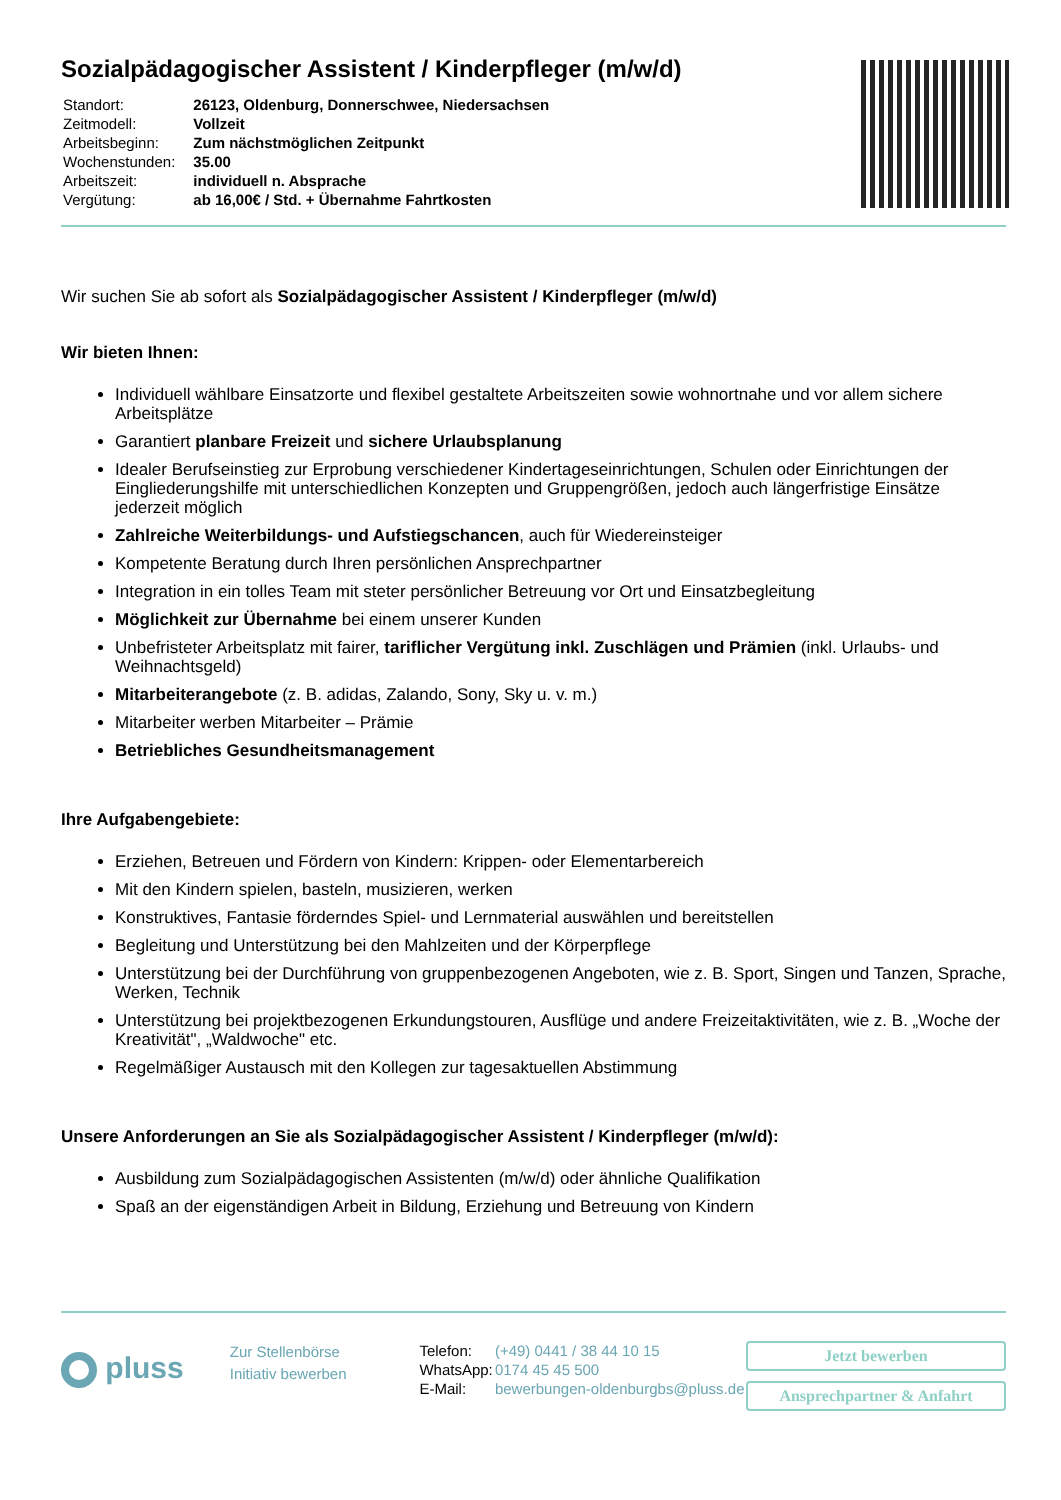Sozialpädagogischer Assistent / Kinderpfleger (m/w/d)
| Standort: | 26123, Oldenburg, Donnerschwee, Niedersachsen |
| Zeitmodell: | Vollzeit |
| Arbeitsbeginn: | Zum nächstmöglichen Zeitpunkt |
| Wochenstunden: | 35.00 |
| Arbeitszeit: | individuell n. Absprache |
| Vergütung: | ab 16,00€ / Std. + Übernahme Fahrtkosten |
Wir suchen Sie ab sofort als Sozialpädagogischer Assistent / Kinderpfleger (m/w/d)
Wir bieten Ihnen:
Individuell wählbare Einsatzorte und flexibel gestaltete Arbeitszeiten sowie wohnortnahe und vor allem sichere Arbeitsplätze
Garantiert planbare Freizeit und sichere Urlaubsplanung
Idealer Berufseinstieg zur Erprobung verschiedener Kindertageseinrichtungen, Schulen oder Einrichtungen der Eingliederungshilfe mit unterschiedlichen Konzepten und Gruppengrößen, jedoch auch längerfristige Einsätze jederzeit möglich
Zahlreiche Weiterbildungs- und Aufstiegschancen, auch für Wiedereinsteiger
Kompetente Beratung durch Ihren persönlichen Ansprechpartner
Integration in ein tolles Team mit steter persönlicher Betreuung vor Ort und Einsatzbegleitung
Möglichkeit zur Übernahme bei einem unserer Kunden
Unbefristeter Arbeitsplatz mit fairer, tariflicher Vergütung inkl. Zuschlägen und Prämien (inkl. Urlaubs- und Weihnachtsgeld)
Mitarbeiterangebote (z. B. adidas, Zalando, Sony, Sky u. v. m.)
Mitarbeiter werben Mitarbeiter – Prämie
Betriebliches Gesundheitsmanagement
Ihre Aufgabengebiete:
Erziehen, Betreuen und Fördern von Kindern: Krippen- oder Elementarbereich
Mit den Kindern spielen, basteln, musizieren, werken
Konstruktives, Fantasie förderndes Spiel- und Lernmaterial auswählen und bereitstellen
Begleitung und Unterstützung bei den Mahlzeiten und der Körperpflege
Unterstützung bei der Durchführung von gruppenbezogenen Angeboten, wie z. B. Sport, Singen und Tanzen, Sprache, Werken, Technik
Unterstützung bei projektbezogenen Erkundungstouren, Ausflüge und andere Freizeitaktivitäten, wie z. B. „Woche der Kreativität", „Waldwoche" etc.
Regelmäßiger Austausch mit den Kollegen zur tagesaktuellen Abstimmung
Unsere Anforderungen an Sie als Sozialpädagogischer Assistent / Kinderpfleger (m/w/d):
Ausbildung zum Sozialpädagogischen Assistenten (m/w/d) oder ähnliche Qualifikation
Spaß an der eigenständigen Arbeit in Bildung, Erziehung und Betreuung von Kindern
pluss
Zur Stellenbörse
Initiativ bewerben
| Telefon: | (+49) 0441 / 38 44 10 15 |
| WhatsApp: | 0174 45 45 500 |
| E-Mail: | bewerbungen-oldenburgbs@pluss.de |
Jetzt bewerben
Ansprechpartner & Anfahrt